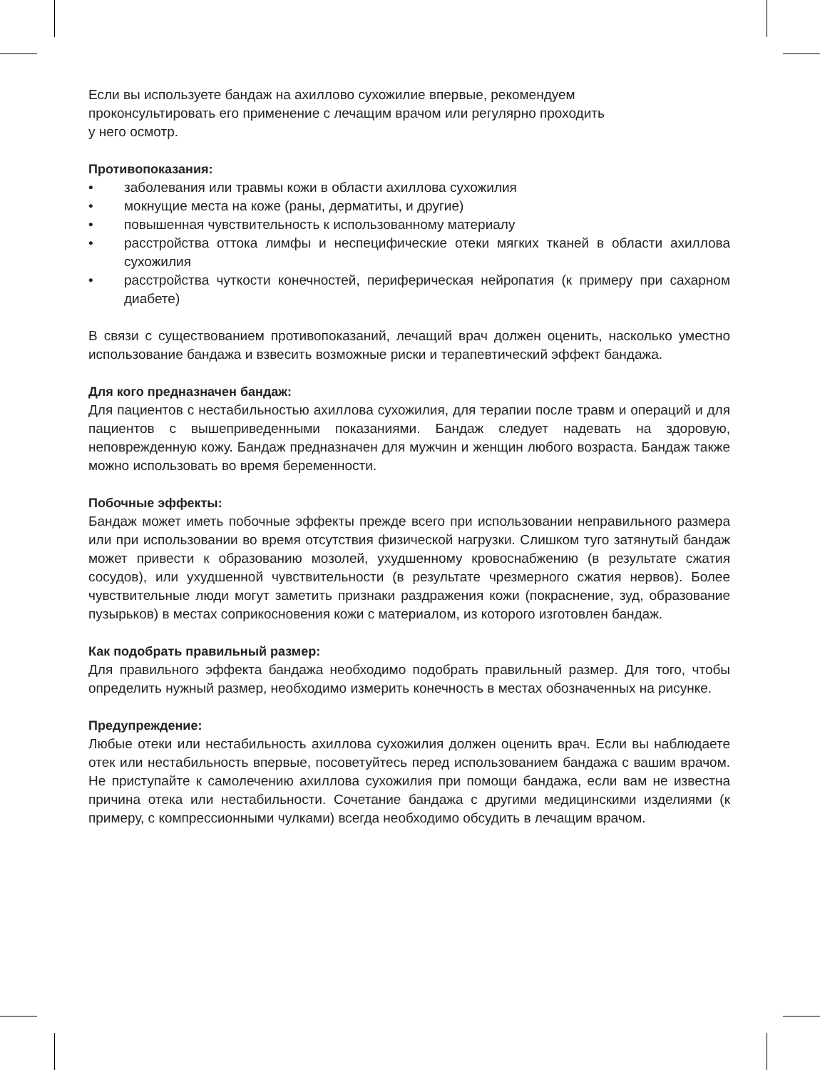Если вы используете бандаж на ахиллово сухожилие впервые, рекомендуем
проконсультировать его применение с лечащим врачом или регулярно проходить
у него осмотр.
Противопоказания:
• заболевания или травмы кожи в области ахиллова сухожилия
• мокнущие места на коже (раны, дерматиты, и другие)
• повышенная чувствительность к использованному материалу
• расстройства оттока лимфы и неспецифические отеки мягких тканей в области ахиллова сухожилия
• расстройства чуткости конечностей, периферическая нейропатия (к примеру при сахарном диабете)
В связи с существованием противопоказаний, лечащий врач должен оценить, насколько уместно использование бандажа и взвесить возможные риски и терапевтический эффект бандажа.
Для кого предназначен бандаж:
Для пациентов с нестабильностью ахиллова сухожилия, для терапии после травм и операций и для пациентов с вышеприведенными показаниями. Бандаж следует надевать на здоровую, неповрежденную кожу. Бандаж предназначен для мужчин и женщин любого возраста. Бандаж также можно использовать во время беременности.
Побочные эффекты:
Бандаж может иметь побочные эффекты прежде всего при использовании неправильного размера или при использовании во время отсутствия физической нагрузки. Слишком туго затянутый бандаж может привести к образованию мозолей, ухудшенному кровоснабжению (в результате сжатия сосудов), или ухудшенной чувствительности (в результате чрезмерного сжатия нервов). Более чувствительные люди могут заметить признаки раздражения кожи (покраснение, зуд, образование пузырьков) в местах соприкосновения кожи с материалом, из которого изготовлен бандаж.
Как подобрать правильный размер:
Для правильного эффекта бандажа необходимо подобрать правильный размер. Для того, чтобы определить нужный размер, необходимо измерить конечность в местах обозначенных на рисунке.
Предупреждение:
Любые отеки или нестабильность ахиллова сухожилия должен оценить врач. Если вы наблюдаете отек или нестабильность впервые, посоветуйтесь перед использованием бандажа с вашим врачом. Не приступайте к самолечению ахиллова сухожилия при помощи бандажа, если вам не известна причина отека или нестабильности. Сочетание бандажа с другими медицинскими изделиями (к примеру, с компрессионными чулками) всегда необходимо обсудить в лечащим врачом.